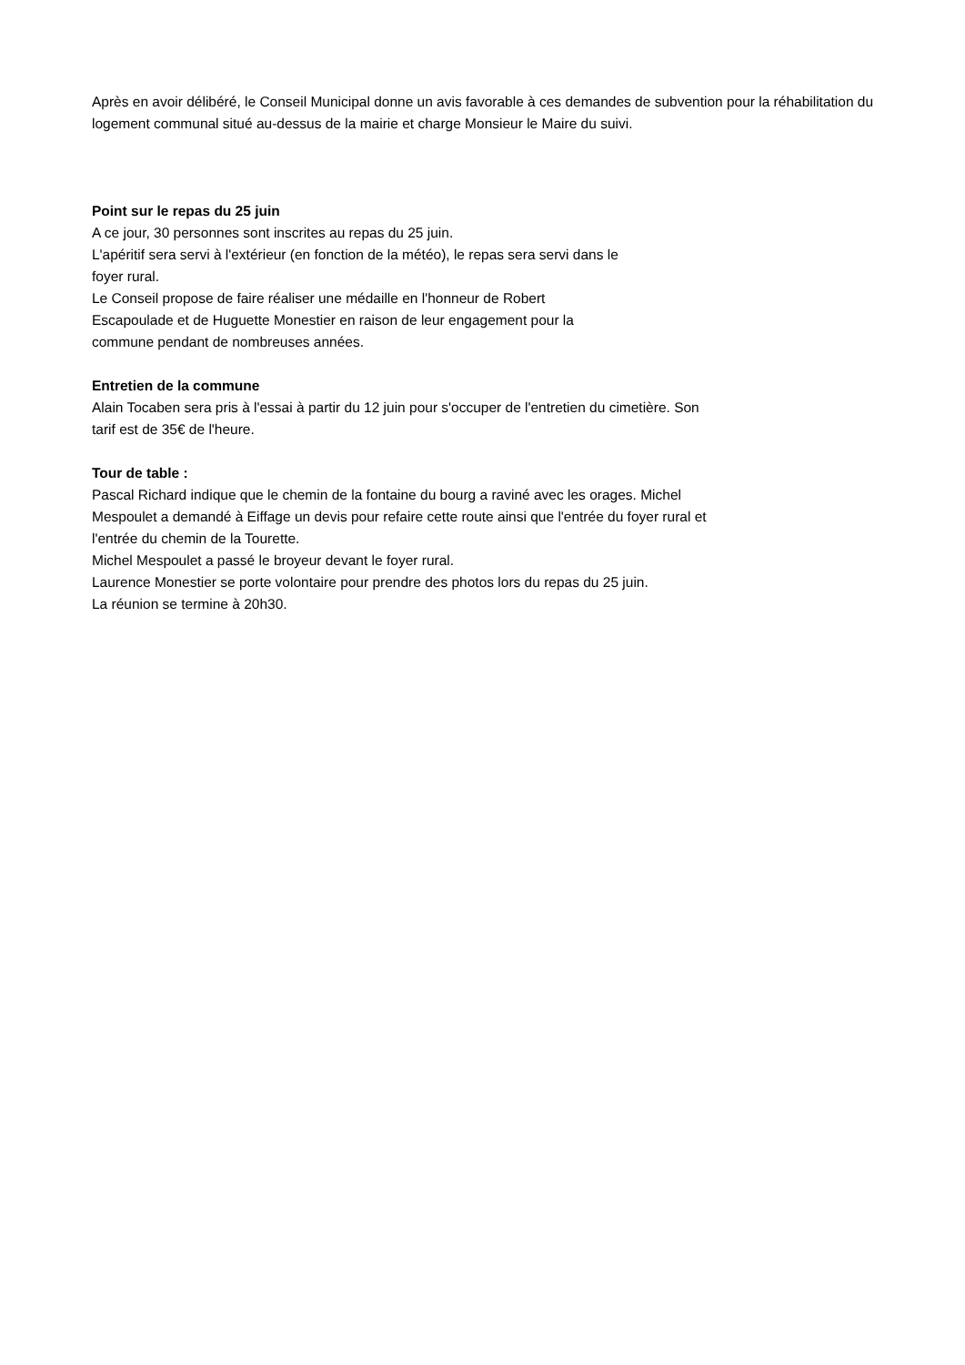Après en avoir délibéré, le Conseil Municipal donne un avis favorable à ces demandes de subvention pour la réhabilitation du logement communal situé au-dessus de la mairie et charge Monsieur le Maire du suivi.
Point sur le repas du 25 juin
A ce jour, 30 personnes sont inscrites au repas du 25 juin.
L'apéritif sera servi à l'extérieur (en fonction de la météo), le repas sera servi dans le
foyer rural.
Le Conseil propose de faire réaliser une médaille en l'honneur de Robert
Escapoulade et de Huguette Monestier en raison de leur engagement pour la
commune pendant de nombreuses années.
Entretien de la commune
Alain Tocaben sera pris à l'essai à partir du 12 juin pour s'occuper de l'entretien du cimetière. Son
tarif est de 35€ de l'heure.
Tour de table :
Pascal Richard indique que le chemin de la fontaine du bourg a raviné avec les orages. Michel
Mespoulet a demandé à Eiffage un devis pour refaire cette route ainsi que l'entrée du foyer rural et
l'entrée du chemin de la Tourette.
Michel Mespoulet a passé le broyeur devant le foyer rural.
Laurence Monestier se porte volontaire pour prendre des photos lors du repas du 25 juin.
La réunion se termine à 20h30.